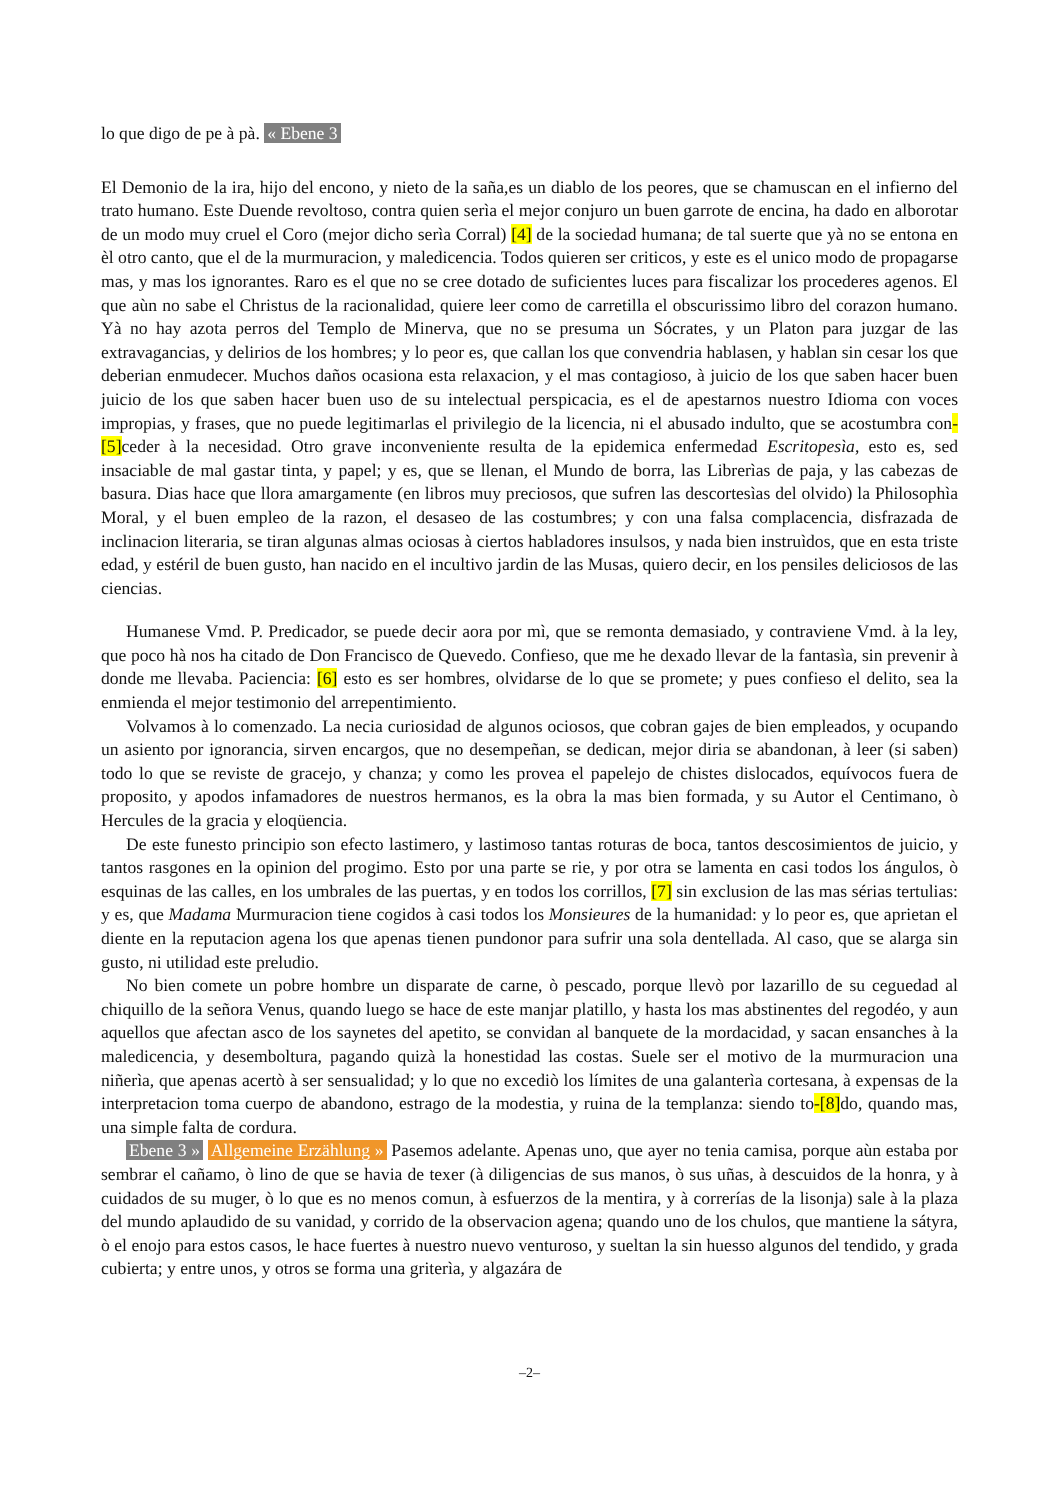lo que digo de pe à pà. « Ebene 3
El Demonio de la ira, hijo del encono, y nieto de la saña,es un diablo de los peores, que se chamuscan en el infierno del trato humano. Este Duende revoltoso, contra quien serìa el mejor conjuro un buen garrote de encina, ha dado en alborotar de un modo muy cruel el Coro (mejor dicho serìa Corral) [4] de la sociedad humana; de tal suerte que yà no se entona en èl otro canto, que el de la murmuracion, y maledicencia. Todos quieren ser criticos, y este es el unico modo de propagarse mas, y mas los ignorantes. Raro es el que no se cree dotado de suficientes luces para fiscalizar los procederes agenos. El que aùn no sabe el Christus de la racionalidad, quiere leer como de carretilla el obscurissimo libro del corazon humano. Yà no hay azota perros del Templo de Minerva, que no se presuma un Sócrates, y un Platon para juzgar de las extravagancias, y delirios de los hombres; y lo peor es, que callan los que convendria hablasen, y hablan sin cesar los que deberian enmudecer. Muchos daños ocasiona esta relaxacion, y el mas contagioso, à juicio de los que saben hacer buen juicio de los que saben hacer buen uso de su intelectual perspicacia, es el de apestarnos nuestro Idioma con voces impropias, y frases, que no puede legitimarlas el privilegio de la licencia, ni el abusado indulto, que se acostumbra con-[5] ceder à la necesidad. Otro grave inconveniente resulta de la epidemica enfermedad Escritopesìa, esto es, sed insaciable de mal gastar tinta, y papel; y es, que se llenan, el Mundo de borra, las Librerìas de paja, y las cabezas de basura. Dias hace que llora amargamente (en libros muy preciosos, que sufren las descortesìas del olvido) la Philosophìa Moral, y el buen empleo de la razon, el desaseo de las costumbres; y con una falsa complacencia, disfrazada de inclinacion literaria, se tiran algunas almas ociosas à ciertos habladores insulsos, y nada bien instruìdos, que en esta triste edad, y estéril de buen gusto, han nacido en el incultivo jardin de las Musas, quiero decir, en los pensiles deliciosos de las ciencias.
Humanese Vmd. P. Predicador, se puede decir aora por mì, que se remonta demasiado, y contraviene Vmd. à la ley, que poco hà nos ha citado de Don Francisco de Quevedo. Confieso, que me he dexado llevar de la fantasìa, sin prevenir à donde me llevaba. Paciencia: [6] esto es ser hombres, olvidarse de lo que se promete; y pues confieso el delito, sea la enmienda el mejor testimonio del arrepentimiento.
Volvamos à lo comenzado. La necia curiosidad de algunos ociosos, que cobran gajes de bien empleados, y ocupando un asiento por ignorancia, sirven encargos, que no desempeñan, se dedican, mejor diria se abandonan, à leer (si saben) todo lo que se reviste de gracejo, y chanza; y como les provea el papelejo de chistes dislocados, equívocos fuera de proposito, y apodos infamadores de nuestros hermanos, es la obra la mas bien formada, y su Autor el Centimano, ò Hercules de la gracia y eloqüencia.
De este funesto principio son efecto lastimero, y lastimoso tantas roturas de boca, tantos descosimientos de juicio, y tantos rasgones en la opinion del progimo. Esto por una parte se rie, y por otra se lamenta en casi todos los ángulos, ò esquinas de las calles, en los umbrales de las puertas, y en todos los corrillos, [7] sin exclusion de las mas sérias tertulias: y es, que Madama Murmuracion tiene cogidos à casi todos los Monsieures de la humanidad: y lo peor es, que aprietan el diente en la reputacion agena los que apenas tienen pundonor para sufrir una sola dentellada. Al caso, que se alarga sin gusto, ni utilidad este preludio.
No bien comete un pobre hombre un disparate de carne, ò pescado, porque llevò por lazarillo de su ceguedad al chiquillo de la señora Venus, quando luego se hace de este manjar platillo, y hasta los mas abstinentes del regodéo, y aun aquellos que afectan asco de los saynetes del apetito, se convidan al banquete de la mordacidad, y sacan ensanches à la maledicencia, y desemboltura, pagando quizà la honestidad las costas. Suele ser el motivo de la murmuracion una niñerìa, que apenas acertò à ser sensualidad; y lo que no excediò los límites de una galanterìa cortesana, à expensas de la interpretacion toma cuerpo de abandono, estrago de la modestia, y ruina de la templanza: siendo to-[8] do, quando mas, una simple falta de cordura.
Ebene 3 » Allgemeine Erzählung » Pasemos adelante. Apenas uno, que ayer no tenia camisa, porque aùn estaba por sembrar el cañamo, ò lino de que se havia de texer (à diligencias de sus manos, ò sus uñas, à descuidos de la honra, y à cuidados de su muger, ò lo que es no menos comun, à esfuerzos de la mentira, y à correrías de la lisonja) sale à la plaza del mundo aplaudido de su vanidad, y corrido de la observacion agena; quando uno de los chulos, que mantiene la sátyra, ò el enojo para estos casos, le hace fuertes à nuestro nuevo venturoso, y sueltan la sin huesso algunos del tendido, y grada cubierta; y entre unos, y otros se forma una griterìa, y algazára de
–2–